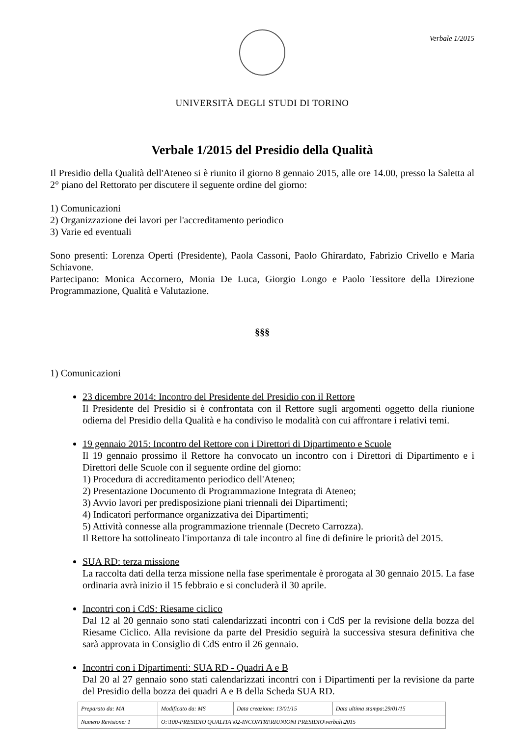Verbale 1/2015
UNIVERSITÀ DEGLI STUDI DI TORINO
Verbale 1/2015 del Presidio della Qualità
Il Presidio della Qualità dell'Ateneo si è riunito il giorno 8 gennaio 2015, alle ore 14.00, presso la Saletta al 2° piano del Rettorato per discutere il seguente ordine del giorno:
1) Comunicazioni
2) Organizzazione dei lavori per l'accreditamento periodico
3) Varie ed eventuali
Sono presenti: Lorenza Operti (Presidente), Paola Cassoni, Paolo Ghirardato, Fabrizio Crivello e Maria Schiavone.
Partecipano: Monica Accornero, Monia De Luca, Giorgio Longo e Paolo Tessitore della Direzione Programmazione, Qualità e Valutazione.
§§§
1) Comunicazioni
23 dicembre 2014: Incontro del Presidente del Presidio con il Rettore
Il Presidente del Presidio si è confrontata con il Rettore sugli argomenti oggetto della riunione odierna del Presidio della Qualità e ha condiviso le modalità con cui affrontare i relativi temi.
19 gennaio 2015: Incontro del Rettore con i Direttori di Dipartimento e Scuole
Il 19 gennaio prossimo il Rettore ha convocato un incontro con i Direttori di Dipartimento e i Direttori delle Scuole con il seguente ordine del giorno:
1) Procedura di accreditamento periodico dell'Ateneo;
2) Presentazione Documento di Programmazione Integrata di Ateneo;
3) Avvio lavori per predisposizione piani triennali dei Dipartimenti;
4) Indicatori performance organizzativa dei Dipartimenti;
5) Attività connesse alla programmazione triennale (Decreto Carrozza).
Il Rettore ha sottolineato l'importanza di tale incontro al fine di definire le priorità del 2015.
SUA RD: terza missione
La raccolta dati della terza missione nella fase sperimentale è prorogata al 30 gennaio 2015. La fase ordinaria avrà inizio il 15 febbraio e si concluderà il 30 aprile.
Incontri con i CdS: Riesame ciclico
Dal 12 al 20 gennaio sono stati calendarizzati incontri con i CdS per la revisione della bozza del Riesame Ciclico. Alla revisione da parte del Presidio seguirà la successiva stesura definitiva che sarà approvata in Consiglio di CdS entro il 26 gennaio.
Incontri con i Dipartimenti: SUA RD - Quadri A e B
Dal 20 al 27 gennaio sono stati calendarizzati incontri con i Dipartimenti per la revisione da parte del Presidio della bozza dei quadri A e B della Scheda SUA RD.
| Preparato da: MA | Modificato da: MS | Data creazione: 13/01/15 | Data ultima stampa:29/01/15 |
| Numero Revisione: 1 | O:\100-PRESIDIO QUALITA'\02-INCONTRI\RIUNIONI PRESIDIO\verbali\2015 | | |